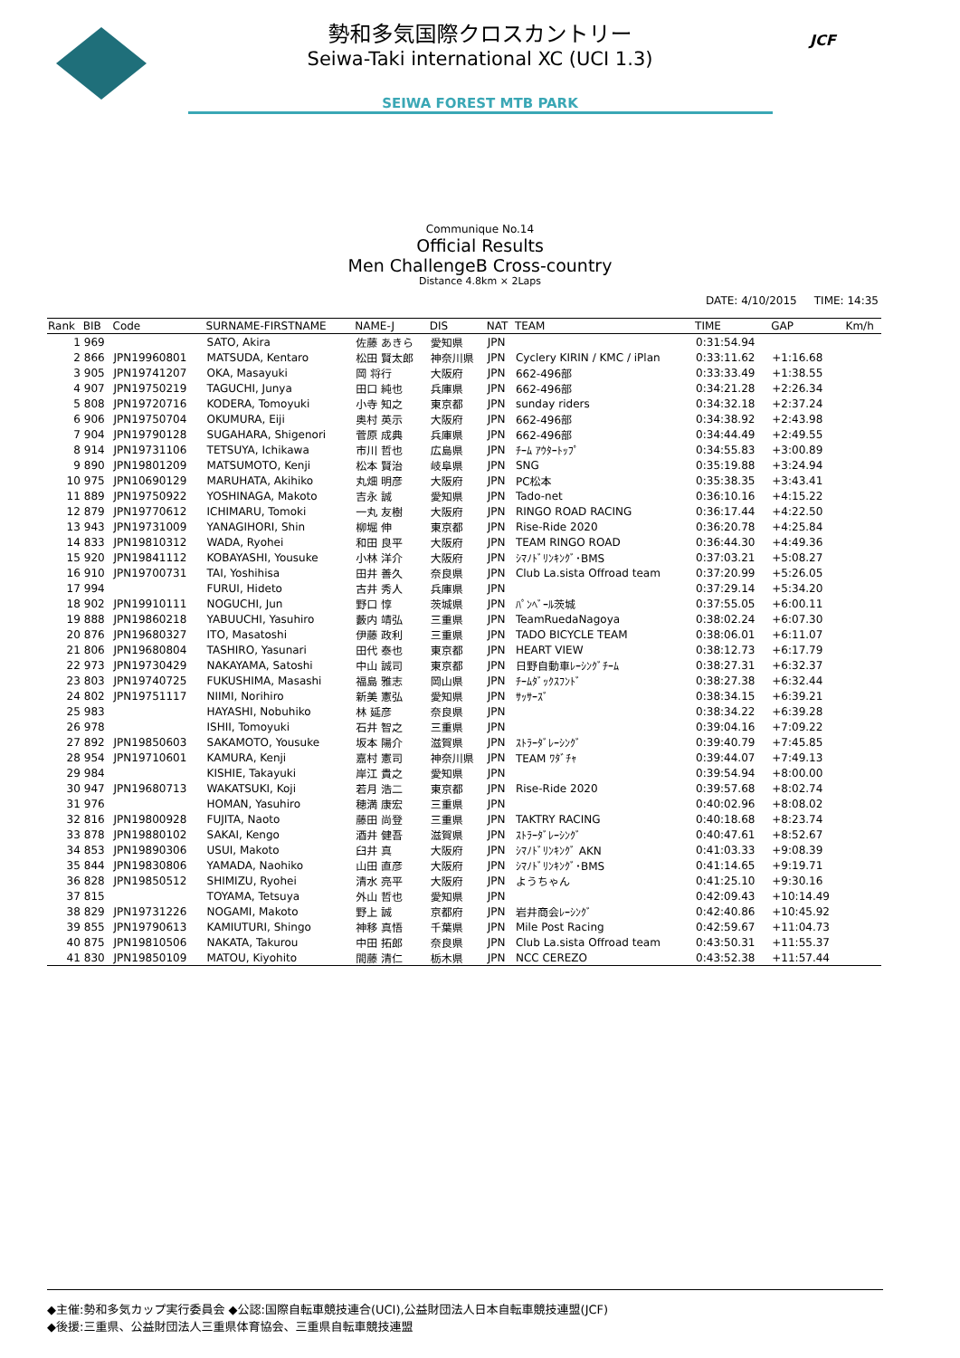JCF
勢和多気国際クロスカントリー
Seiwa-Taki international XC (UCI 1.3)
SEIWA FOREST MTB PARK
Communique No.14
Official Results
Men ChallengeB Cross-country
Distance 4.8km × 2Laps
DATE: 4/10/2015 TIME: 14:35
| Rank | BIB | Code | SURNAME-FIRSTNAME | NAME-J | DIS | NAT | TEAM | TIME | GAP | Km/h |
| --- | --- | --- | --- | --- | --- | --- | --- | --- | --- | --- |
| 1 | 969 | | SATO, Akira | 佐藤 あきら | 愛知県 | JPN | | 0:31:54.94 | | |
| 2 | 866 | JPN19960801 | MATSUDA, Kentaro | 松田 賢太郎 | 神奈川県 | JPN | Cyclery KIRIN / KMC / iPlan | 0:33:11.62 | +1:16.68 | |
| 3 | 905 | JPN19741207 | OKA, Masayuki | 岡 将行 | 大阪府 | JPN | 662-496部 | 0:33:33.49 | +1:38.55 | |
| 4 | 907 | JPN19750219 | TAGUCHI, Junya | 田口 純也 | 兵庫県 | JPN | 662-496部 | 0:34:21.28 | +2:26.34 | |
| 5 | 808 | JPN19720716 | KODERA, Tomoyuki | 小寺 知之 | 東京都 | JPN | sunday riders | 0:34:32.18 | +2:37.24 | |
| 6 | 906 | JPN19750704 | OKUMURA, Eiji | 奥村 英示 | 大阪府 | JPN | 662-496部 | 0:34:38.92 | +2:43.98 | |
| 7 | 904 | JPN19790128 | SUGAHARA, Shigenori | 菅原 成典 | 兵庫県 | JPN | 662-496部 | 0:34:44.49 | +2:49.55 | |
| 8 | 914 | JPN19731106 | TETSUYA, Ichikawa | 市川 哲也 | 広島県 | JPN | ﾁｰﾑ ｱｳﾀｰﾄｯﾌﾟ | 0:34:55.83 | +3:00.89 | |
| 9 | 890 | JPN19801209 | MATSUMOTO, Kenji | 松本 賢治 | 岐阜県 | JPN | SNG | 0:35:19.88 | +3:24.94 | |
| 10 | 975 | JPN10690129 | MARUHATA, Akihiko | 丸畑 明彦 | 大阪府 | JPN | PC松本 | 0:35:38.35 | +3:43.41 | |
| 11 | 889 | JPN19750922 | YOSHINAGA, Makoto | 吉永 誠 | 愛知県 | JPN | Tado-net | 0:36:10.16 | +4:15.22 | |
| 12 | 879 | JPN19770612 | ICHIMARU, Tomoki | 一丸 友樹 | 大阪府 | JPN | RINGO ROAD RACING | 0:36:17.44 | +4:22.50 | |
| 13 | 943 | JPN19731009 | YANAGIHORI, Shin | 柳堀 伸 | 東京都 | JPN | Rise-Ride 2020 | 0:36:20.78 | +4:25.84 | |
| 14 | 833 | JPN19810312 | WADA, Ryohei | 和田 良平 | 大阪府 | JPN | TEAM RINGO ROAD | 0:36:44.30 | +4:49.36 | |
| 15 | 920 | JPN19841112 | KOBAYASHI, Yousuke | 小林 洋介 | 大阪府 | JPN | ｼﾏﾉﾄﾞﾘﾝｷﾝｸﾞ･BMS | 0:37:03.21 | +5:08.27 | |
| 16 | 910 | JPN19700731 | TAI, Yoshihisa | 田井 善久 | 奈良県 | JPN | Club La.sista Offroad team | 0:37:20.99 | +5:26.05 | |
| 17 | 994 | | FURUI, Hideto | 古井 秀人 | 兵庫県 | JPN | | 0:37:29.14 | +5:34.20 | |
| 18 | 902 | JPN19910111 | NOGUCHI, Jun | 野口 惇 | 茨城県 | JPN | ﾊﾟﾝﾍﾞｰﾙ茨城 | 0:37:55.05 | +6:00.11 | |
| 19 | 888 | JPN19860218 | YABUUCHI, Yasuhiro | 藪内 靖弘 | 三重県 | JPN | TeamRuedaNagoya | 0:38:02.24 | +6:07.30 | |
| 20 | 876 | JPN19680327 | ITO, Masatoshi | 伊藤 政利 | 三重県 | JPN | TADO BICYCLE TEAM | 0:38:06.01 | +6:11.07 | |
| 21 | 806 | JPN19680804 | TASHIRO, Yasunari | 田代 泰也 | 東京都 | JPN | HEART VIEW | 0:38:12.73 | +6:17.79 | |
| 22 | 973 | JPN19730429 | NAKAYAMA, Satoshi | 中山 誠司 | 東京都 | JPN | 日野自動車ﾚｰｼﾝｸﾞﾁｰﾑ | 0:38:27.31 | +6:32.37 | |
| 23 | 803 | JPN19740725 | FUKUSHIMA, Masashi | 福島 雅志 | 岡山県 | JPN | ﾁｰﾑﾀﾞｯｸｽﾌﾝﾄﾞ | 0:38:27.38 | +6:32.44 | |
| 24 | 802 | JPN19751117 | NIIMI, Norihiro | 新美 憲弘 | 愛知県 | JPN | ｻｯｻｰｽﾞ | 0:38:34.15 | +6:39.21 | |
| 25 | 983 | | HAYASHI, Nobuhiko | 林 延彦 | 奈良県 | JPN | | 0:38:34.22 | +6:39.28 | |
| 26 | 978 | | ISHII, Tomoyuki | 石井 智之 | 三重県 | JPN | | 0:39:04.16 | +7:09.22 | |
| 27 | 892 | JPN19850603 | SAKAMOTO, Yousuke | 坂本 陽介 | 滋賀県 | JPN | ｽﾄﾗｰﾀﾞﾚｰｼﾝｸﾞ | 0:39:40.79 | +7:45.85 | |
| 28 | 954 | JPN19710601 | KAMURA, Kenji | 嘉村 憲司 | 神奈川県 | JPN | TEAM ﾜﾀﾞﾁｬ | 0:39:44.07 | +7:49.13 | |
| 29 | 984 | | KISHIE, Takayuki | 岸江 貴之 | 愛知県 | JPN | | 0:39:54.94 | +8:00.00 | |
| 30 | 947 | JPN19680713 | WAKATSUKI, Koji | 若月 浩二 | 東京都 | JPN | Rise-Ride 2020 | 0:39:57.68 | +8:02.74 | |
| 31 | 976 | | HOMAN, Yasuhiro | 穂満 康宏 | 三重県 | JPN | | 0:40:02.96 | +8:08.02 | |
| 32 | 816 | JPN19800928 | FUJITA, Naoto | 藤田 尚登 | 三重県 | JPN | TAKTRY RACING | 0:40:18.68 | +8:23.74 | |
| 33 | 878 | JPN19880102 | SAKAI, Kengo | 酒井 健吾 | 滋賀県 | JPN | ｽﾄﾗｰﾀﾞﾚｰｼﾝｸﾞ | 0:40:47.61 | +8:52.67 | |
| 34 | 853 | JPN19890306 | USUI, Makoto | 臼井 真 | 大阪府 | JPN | ｼﾏﾉﾄﾞﾘﾝｷﾝｸﾞ AKN | 0:41:03.33 | +9:08.39 | |
| 35 | 844 | JPN19830806 | YAMADA, Naohiko | 山田 直彦 | 大阪府 | JPN | ｼﾏﾉﾄﾞﾘﾝｷﾝｸﾞ･BMS | 0:41:14.65 | +9:19.71 | |
| 36 | 828 | JPN19850512 | SHIMIZU, Ryohei | 清水 亮平 | 大阪府 | JPN | ようちゃん | 0:41:25.10 | +9:30.16 | |
| 37 | 815 | | TOYAMA, Tetsuya | 外山 哲也 | 愛知県 | JPN | | 0:42:09.43 | +10:14.49 | |
| 38 | 829 | JPN19731226 | NOGAMI, Makoto | 野上 誠 | 京都府 | JPN | 岩井商会ﾚｰｼﾝｸﾞ | 0:42:40.86 | +10:45.92 | |
| 39 | 855 | JPN19790613 | KAMIUTURI, Shingo | 神移 真悟 | 千葉県 | JPN | Mile Post Racing | 0:42:59.67 | +11:04.73 | |
| 40 | 875 | JPN19810506 | NAKATA, Takurou | 中田 拓郎 | 奈良県 | JPN | Club La.sista Offroad team | 0:43:50.31 | +11:55.37 | |
| 41 | 830 | JPN19850109 | MATOU, Kiyohito | 間藤 清仁 | 栃木県 | JPN | NCC CEREZO | 0:43:52.38 | +11:57.44 | |
◆主催:勢和多気カップ実行委員会 ◆公認:国際自転車競技連合(UCI),公益財団法人日本自転車競技連盟(JCF)
◆後援:三重県、公益財団法人三重県体育協会、三重県自転車競技連盟